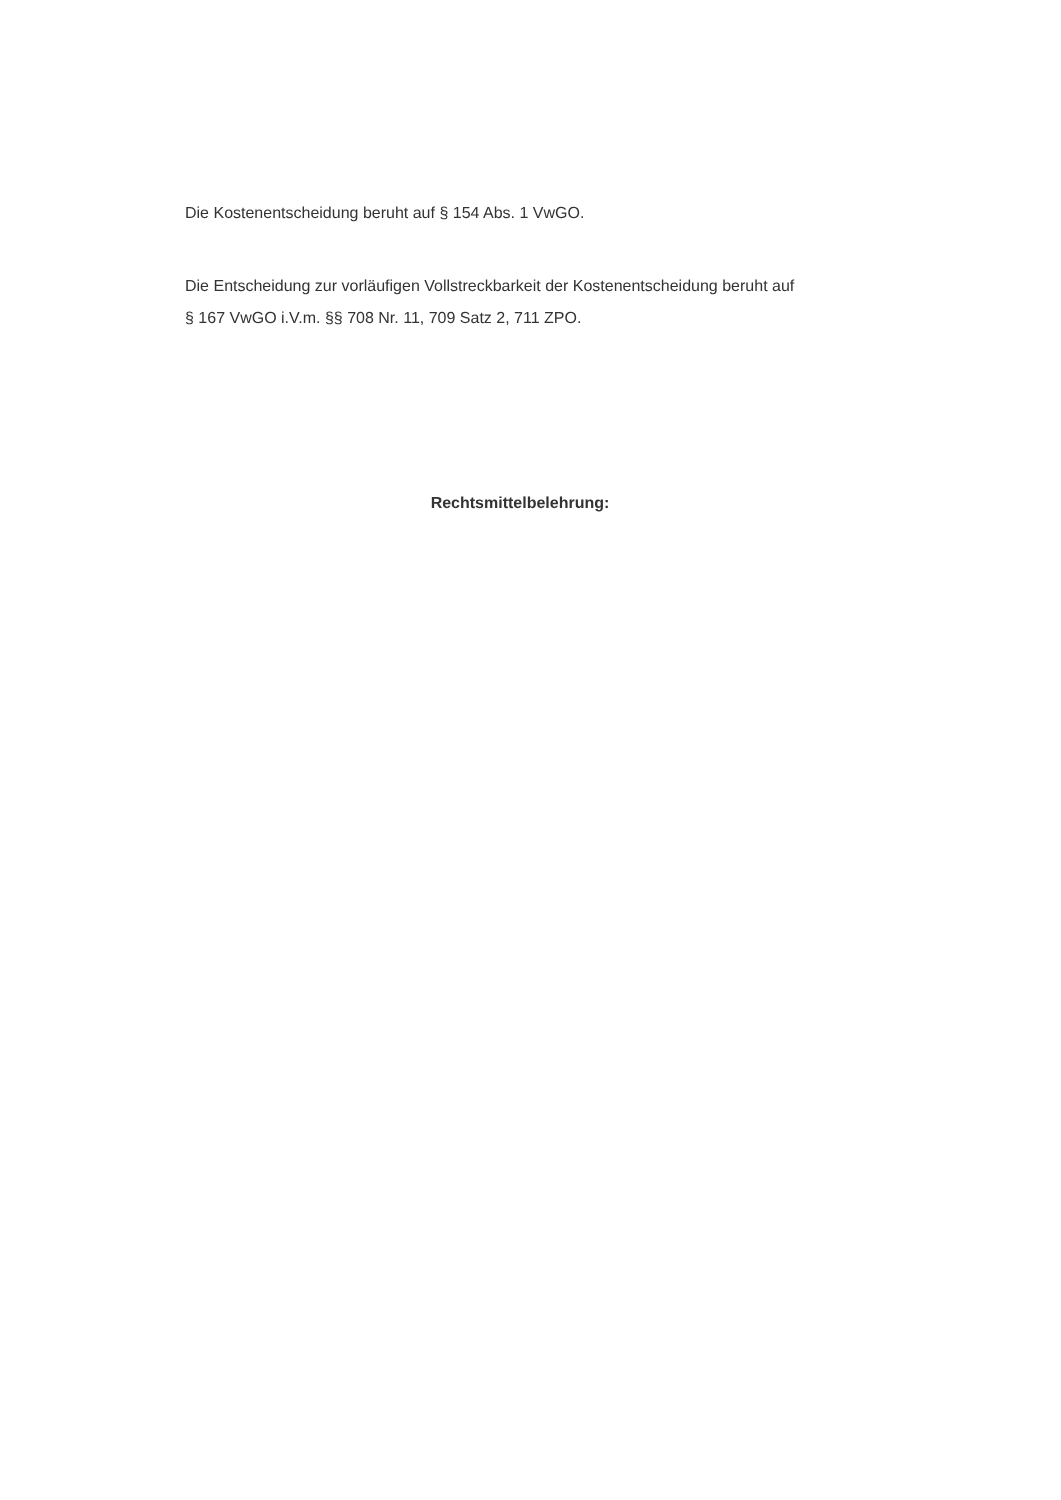Die Kostenentscheidung beruht auf § 154 Abs. 1 VwGO.
Die Entscheidung zur vorläufigen Vollstreckbarkeit der Kostenentscheidung beruht auf
§ 167 VwGO i.V.m. §§ 708 Nr. 11, 709 Satz 2, 711 ZPO.
Rechtsmittelbelehrung: